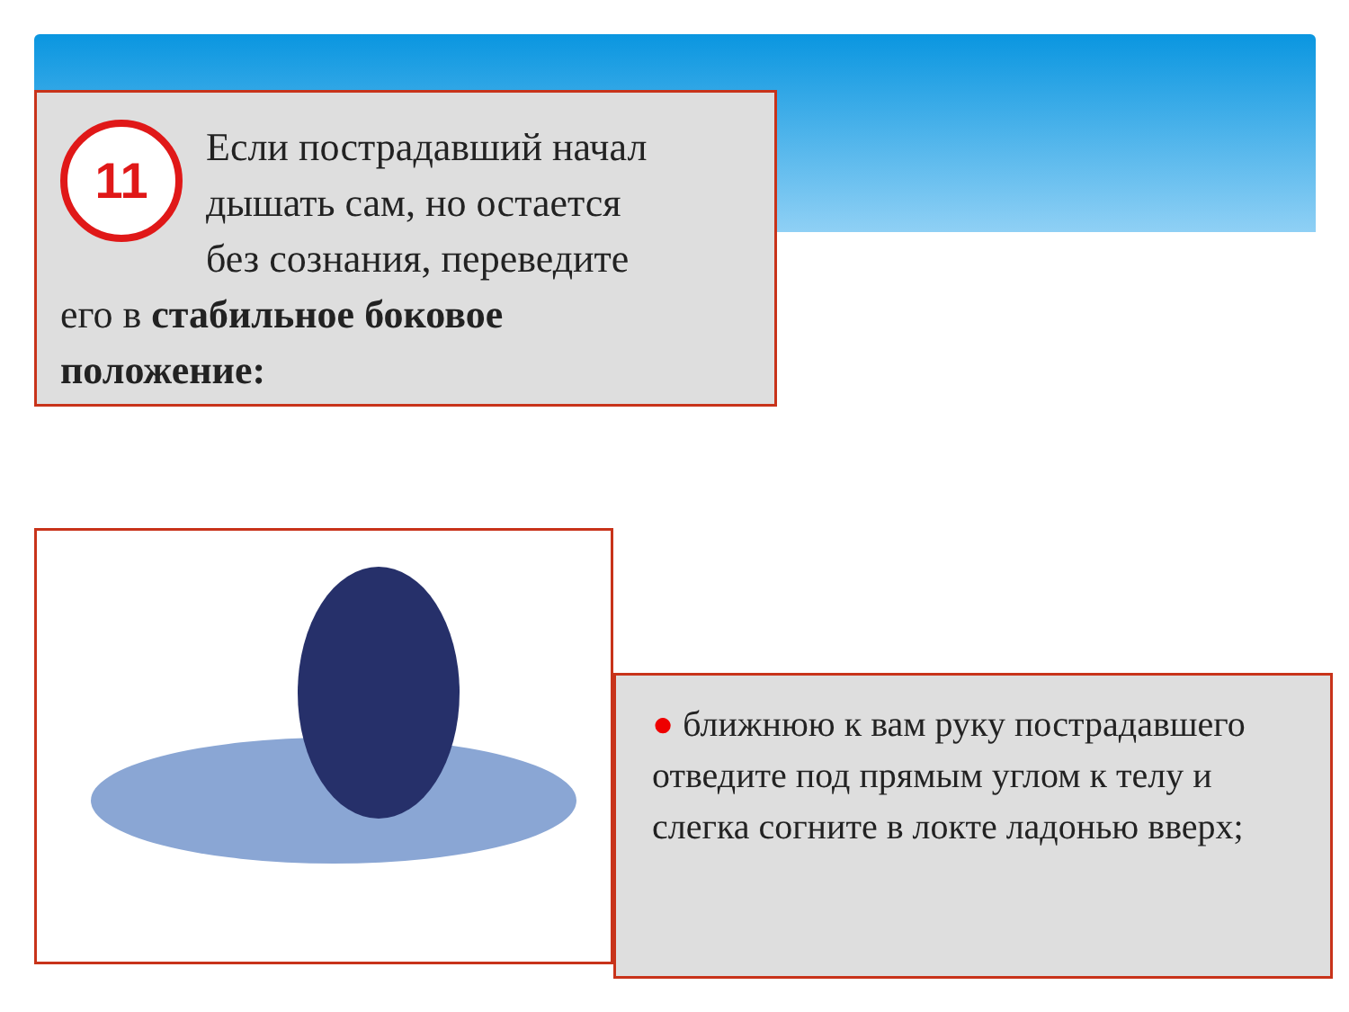11
Если пострадавший начал дышать сам, но остается без сознания, переведите его в стабильное боковое положение:
● ближнюю к вам руку пострадавшего отведите под прямым углом к телу и слегка согните в локте ладонью вверх;